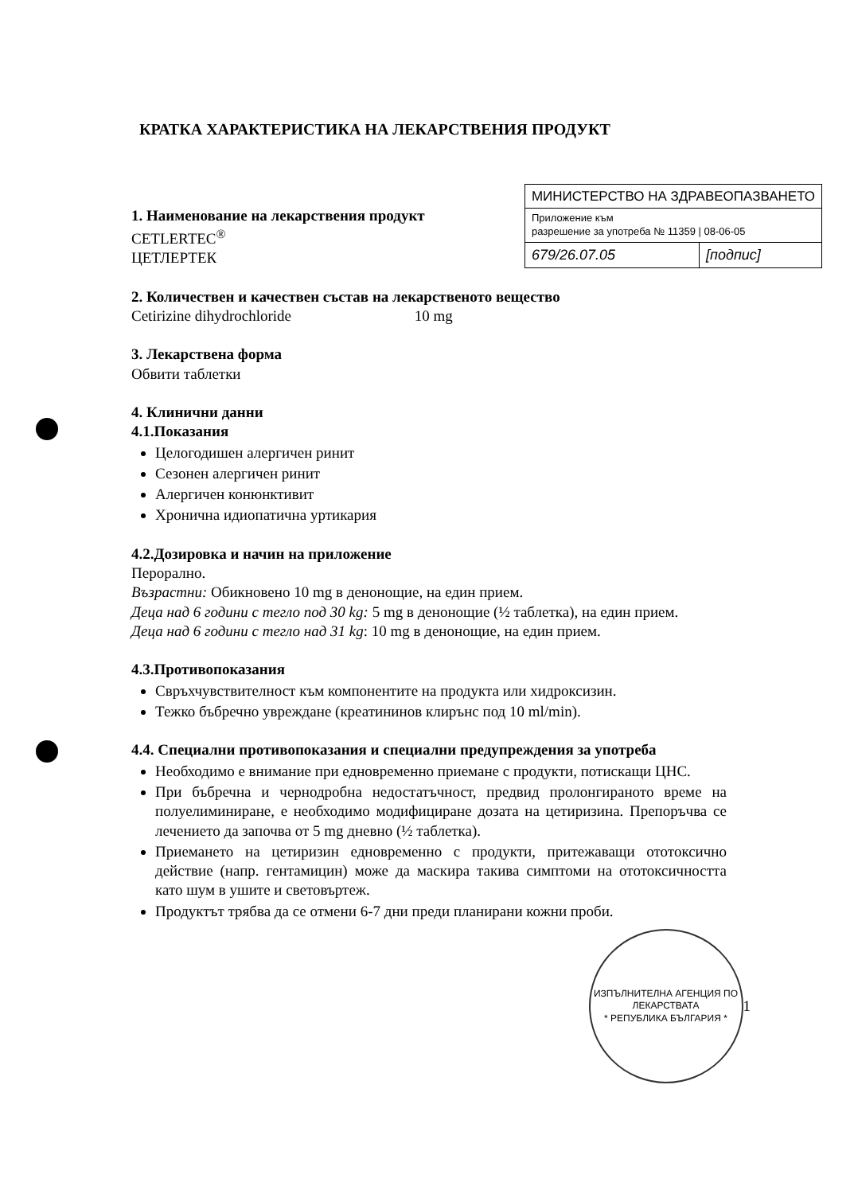КРАТКА ХАРАКТЕРИСТИКА НА ЛЕКАРСТВЕНИЯ ПРОДУКТ
1. Наименование на лекарствения продукт
CETLERTEC<sup>®</sup>
ЦЕТЛЕРТЕК
| МИНИСТЕРСТВО НА ЗДРАВЕОПАЗВАНЕТО | |
| Приложение към разрешение за употреба № 11359 / 08-06-05 | |
| 679/26.07.05 | [подпис] |
2. Количествен и качествен състав на лекарственото вещество
Cetirizine dihydrochloride 10 mg
3. Лекарствена форма
Обвити таблетки
4. Клинични данни
4.1.Показания
Целогодишен алергичен ринит
Сезонен алергичен ринит
Алергичен конюнктивит
Хронична идиопатична уртикария
4.2.Дозировка и начин на приложение
Перорално.
Възрастни: Обикновено 10 mg в денонощие, на един прием.
Деца над 6 години с тегло под 30 kg: 5 mg в денонощие (½ таблетка), на един прием.
Деца над 6 години с тегло над 31 kg: 10 mg в денонощие, на един прием.
4.3.Противопоказания
Свръхчувствителност към компонентите на продукта или хидроксизин.
Тежко бъбречно увреждане (креатининов клирънс под 10 ml/min).
4.4. Специални противопоказания и специални предупреждения за употреба
Необходимо е внимание при едновременно приемане с продукти, потискащи ЦНС.
При бъбречна и чернодробна недостатъчност, предвид пролонгираното време на полуелиминиране, е необходимо модифициране дозата на цетиризина. Препоръчва се лечението да започва от 5 mg дневно (½ таблетка).
Приемането на цетиризин едновременно с продукти, притежаващи ототоксично действие (напр. гентамицин) може да маскира такива симптоми на ототоксичността като шум в ушите и световъртеж.
Продуктът трябва да се отмени 6-7 дни преди планирани кожни проби.
ИЗПЪЛНИТЕЛНА АГЕНЦИЯ ПО ЛЕКАРСТВАТА
* РЕПУБЛИКА БЪЛГАРИЯ *
1